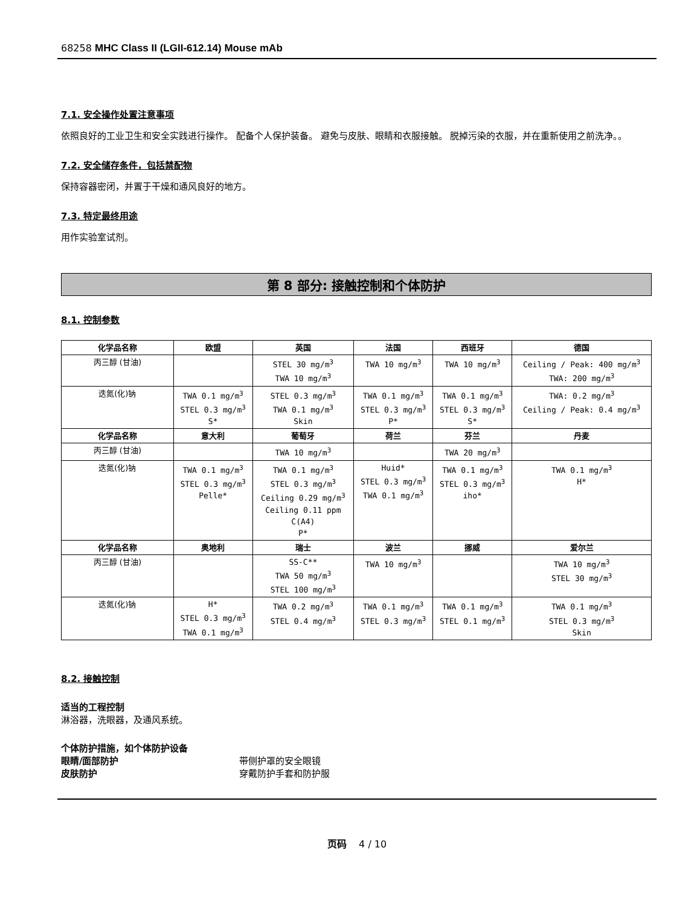68258 MHC Class II (LGII-612.14) Mouse mAb
7.1. 安全操作处置注意事项
依照良好的工业卫生和安全实践进行操作。 配备个人保护装备。 避免与皮肤、眼睛和衣服接触。 脱掉污染的衣服，并在重新使用之前洗净。。
7.2. 安全储存条件，包括禁配物
保持容器密闭，并置于干燥和通风良好的地方。
7.3. 特定最终用途
用作实验室试剂。
第 8 部分: 接触控制和个体防护
8.1. 控制参数
| 化学品名称 | 欧盟 | 英国 | 法国 | 西班牙 | 德国 |
| --- | --- | --- | --- | --- | --- |
| 丙三醇 (甘油) | | STEL 30 mg/m<sup>3</sup> TWA 10 mg/m<sup>3</sup> | TWA 10 mg/m<sup>3</sup> | TWA 10 mg/m<sup>3</sup> | Ceiling / Peak: 400 mg/m<sup>3</sup> TWA: 200 mg/m<sup>3</sup> |
| 迭氮(化)钠 | TWA 0.1 mg/m<sup>3</sup> STEL 0.3 mg/m<sup>3</sup> S* | STEL 0.3 mg/m<sup>3</sup> TWA 0.1 mg/m<sup>3</sup> Skin | TWA 0.1 mg/m<sup>3</sup> STEL 0.3 mg/m<sup>3</sup> P* | TWA 0.1 mg/m<sup>3</sup> STEL 0.3 mg/m<sup>3</sup> S* | TWA: 0.2 mg/m<sup>3</sup> Ceiling / Peak: 0.4 mg/m<sup>3</sup> |
| 化学品名称 | 意大利 | 葡萄牙 | 荷兰 | 芬兰 | 丹麦 |
| 丙三醇 (甘油) | | TWA 10 mg/m<sup>3</sup> | | TWA 20 mg/m<sup>3</sup> | |
| 迭氮(化)钠 | TWA 0.1 mg/m<sup>3</sup> STEL 0.3 mg/m<sup>3</sup> Pelle* | TWA 0.1 mg/m<sup>3</sup> STEL 0.3 mg/m<sup>3</sup> Ceiling 0.29 mg/m<sup>3</sup> Ceiling 0.11 ppm C(A4) P* | Huid* STEL 0.3 mg/m<sup>3</sup> TWA 0.1 mg/m<sup>3</sup> | TWA 0.1 mg/m<sup>3</sup> STEL 0.3 mg/m<sup>3</sup> iho* | TWA 0.1 mg/m<sup>3</sup> H* |
| 化学品名称 | 奥地利 | 瑞士 | 波兰 | 挪威 | 爱尔兰 |
| 丙三醇 (甘油) | | SS-C** TWA 50 mg/m<sup>3</sup> STEL 100 mg/m<sup>3</sup> | TWA 10 mg/m<sup>3</sup> | | TWA 10 mg/m<sup>3</sup> STEL 30 mg/m<sup>3</sup> |
| 迭氮(化)钠 | H* STEL 0.3 mg/m<sup>3</sup> TWA 0.1 mg/m<sup>3</sup> | TWA 0.2 mg/m<sup>3</sup> STEL 0.4 mg/m<sup>3</sup> | TWA 0.1 mg/m<sup>3</sup> STEL 0.3 mg/m<sup>3</sup> | TWA 0.1 mg/m<sup>3</sup> STEL 0.1 mg/m<sup>3</sup> | TWA 0.1 mg/m<sup>3</sup> STEL 0.3 mg/m<sup>3</sup> Skin |
8.2. 接触控制
适当的工程控制
淋浴器，洗眼器，及通风系统。
个体防护措施，如个体防护设备
眼睛/面部防护 带侧护罩的安全眼镜
皮肤防护 穿戴防护手套和防护服
页码 4 / 10